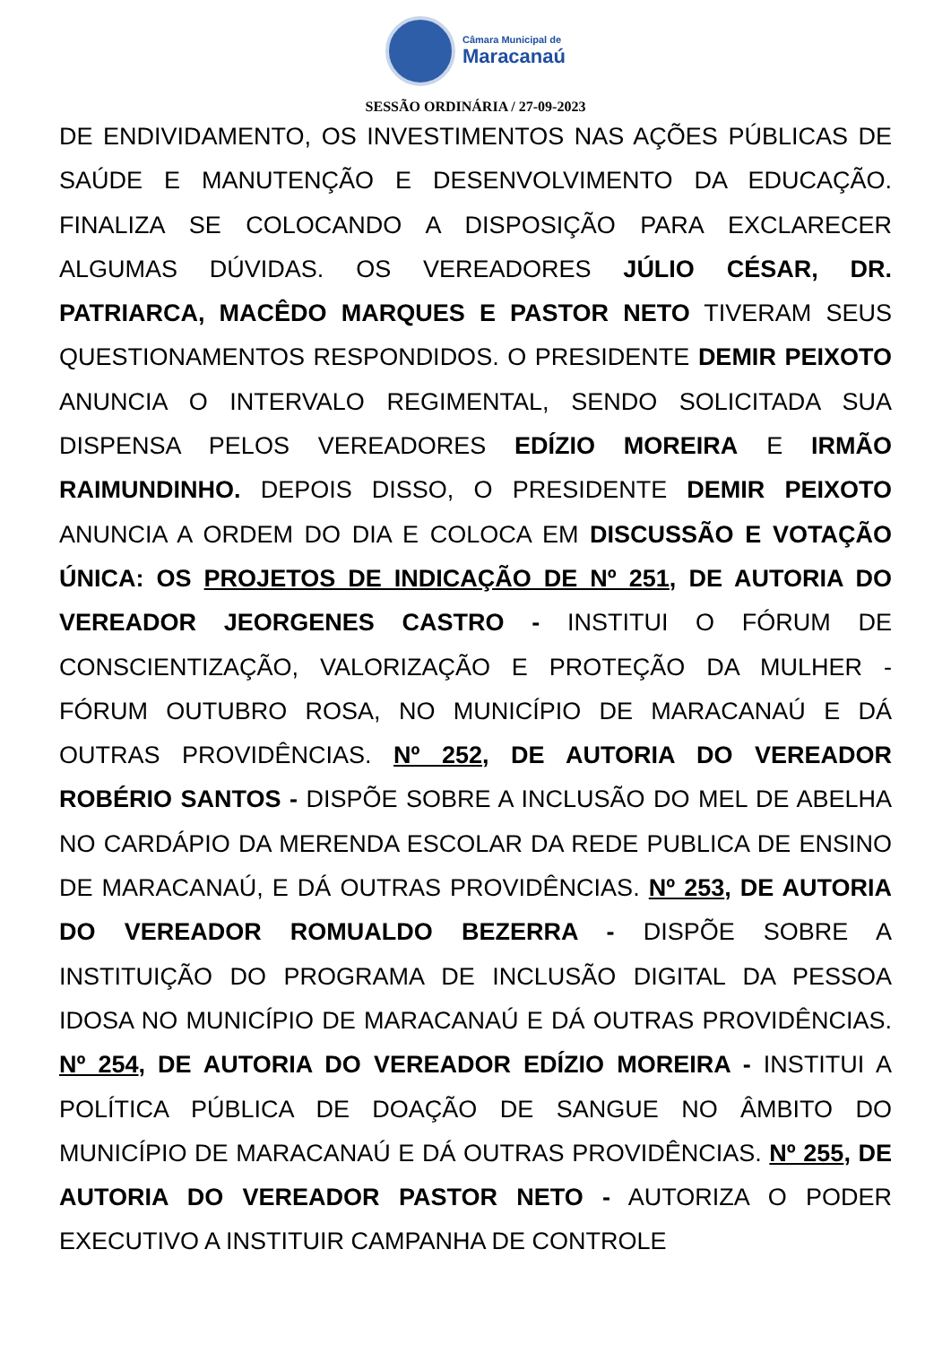Câmara Municipal de
Maracanaú
SESSÃO ORDINÁRIA / 27-09-2023
DE ENDIVIDAMENTO, OS INVESTIMENTOS NAS AÇÕES PÚBLICAS DE SAÚDE E MANUTENÇÃO E DESENVOLVIMENTO DA EDUCAÇÃO. FINALIZA SE COLOCANDO A DISPOSIÇÃO PARA EXCLARECER ALGUMAS DÚVIDAS. OS VEREADORES JÚLIO CÉSAR, DR. PATRIARCA, MACÊDO MARQUES E PASTOR NETO TIVERAM SEUS QUESTIONAMENTOS RESPONDIDOS. O PRESIDENTE DEMIR PEIXOTO ANUNCIA O INTERVALO REGIMENTAL, SENDO SOLICITADA SUA DISPENSA PELOS VEREADORES EDÍZIO MOREIRA E IRMÃO RAIMUNDINHO. DEPOIS DISSO, O PRESIDENTE DEMIR PEIXOTO ANUNCIA A ORDEM DO DIA E COLOCA EM DISCUSSÃO E VOTAÇÃO ÚNICA: OS PROJETOS DE INDICAÇÃO DE Nº 251, DE AUTORIA DO VEREADOR JEORGENES CASTRO - INSTITUI O FÓRUM DE CONSCIENTIZAÇÃO, VALORIZAÇÃO E PROTEÇÃO DA MULHER - FÓRUM OUTUBRO ROSA, NO MUNICÍPIO DE MARACANAÚ E DÁ OUTRAS PROVIDÊNCIAS. Nº 252, DE AUTORIA DO VEREADOR ROBÉRIO SANTOS - DISPÕE SOBRE A INCLUSÃO DO MEL DE ABELHA NO CARDÁPIO DA MERENDA ESCOLAR DA REDE PUBLICA DE ENSINO DE MARACANAÚ, E DÁ OUTRAS PROVIDÊNCIAS. Nº 253, DE AUTORIA DO VEREADOR ROMUALDO BEZERRA - DISPÕE SOBRE A INSTITUIÇÃO DO PROGRAMA DE INCLUSÃO DIGITAL DA PESSOA IDOSA NO MUNICÍPIO DE MARACANAÚ E DÁ OUTRAS PROVIDÊNCIAS. Nº 254, DE AUTORIA DO VEREADOR EDÍZIO MOREIRA - INSTITUI A POLÍTICA PÚBLICA DE DOAÇÃO DE SANGUE NO ÂMBITO DO MUNICÍPIO DE MARACANAÚ E DÁ OUTRAS PROVIDÊNCIAS. Nº 255, DE AUTORIA DO VEREADOR PASTOR NETO - AUTORIZA O PODER EXECUTIVO A INSTITUIR CAMPANHA DE CONTROLE